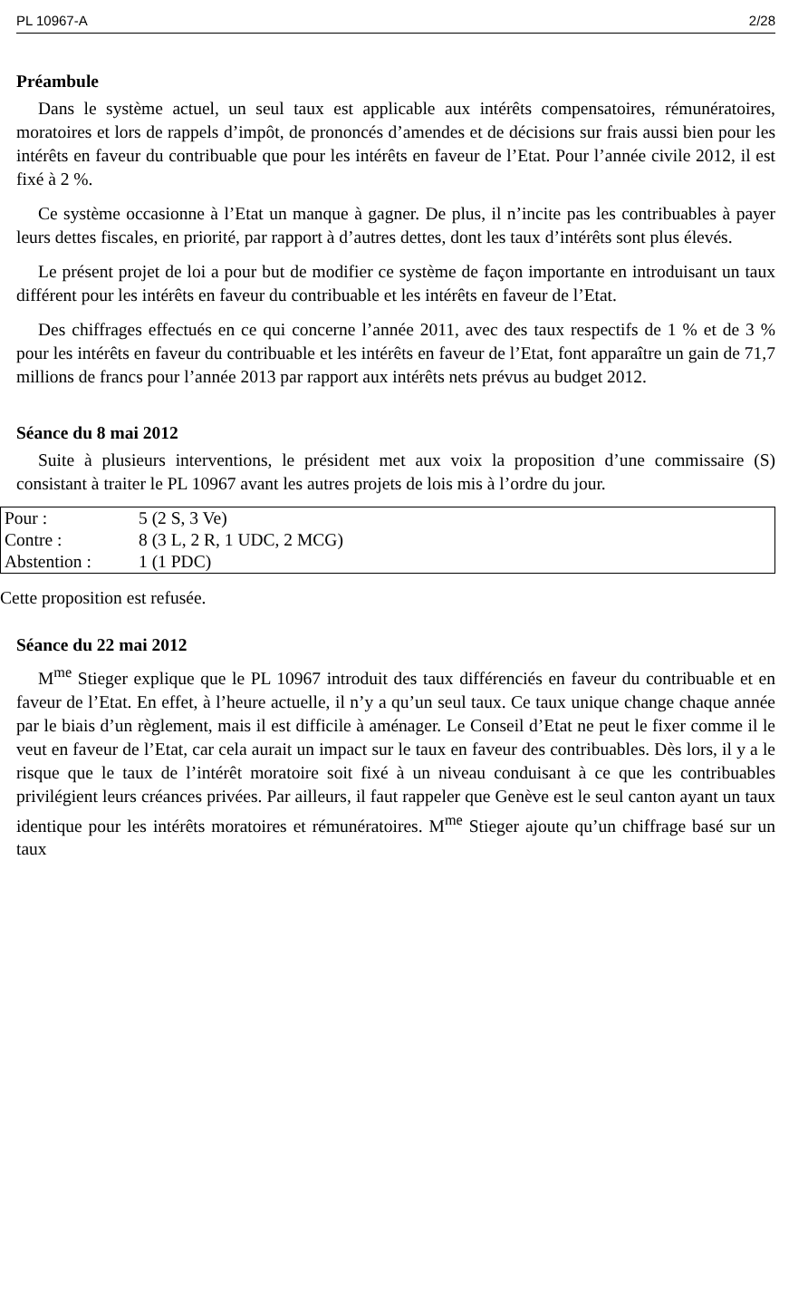PL 10967-A 2/28
Préambule
Dans le système actuel, un seul taux est applicable aux intérêts compensatoires, rémunératoires, moratoires et lors de rappels d’impôt, de prononcés d’amendes et de décisions sur frais aussi bien pour les intérêts en faveur du contribuable que pour les intérêts en faveur de l’Etat. Pour l’année civile 2012, il est fixé à 2 %.
Ce système occasionne à l’Etat un manque à gagner. De plus, il n’incite pas les contribuables à payer leurs dettes fiscales, en priorité, par rapport à d’autres dettes, dont les taux d’intérêts sont plus élevés.
Le présent projet de loi a pour but de modifier ce système de façon importante en introduisant un taux différent pour les intérêts en faveur du contribuable et les intérêts en faveur de l’Etat.
Des chiffrages effectués en ce qui concerne l’année 2011, avec des taux respectifs de 1 % et de 3 % pour les intérêts en faveur du contribuable et les intérêts en faveur de l’Etat, font apparaître un gain de 71,7 millions de francs pour l’année 2013 par rapport aux intérêts nets prévus au budget 2012.
Séance du 8 mai 2012
Suite à plusieurs interventions, le président met aux voix la proposition d’une commissaire (S) consistant à traiter le PL 10967 avant les autres projets de lois mis à l’ordre du jour.
| Pour : | 5 (2 S, 3 Ve) |
| Contre : | 8 (3 L, 2 R, 1 UDC, 2 MCG) |
| Abstention : | 1 (1 PDC) |
Cette proposition est refusée.
Séance du 22 mai 2012
M<sup>me</sup> Stieger explique que le PL 10967 introduit des taux différenciés en faveur du contribuable et en faveur de l’Etat. En effet, à l’heure actuelle, il n’y a qu’un seul taux. Ce taux unique change chaque année par le biais d’un règlement, mais il est difficile à aménager. Le Conseil d’Etat ne peut le fixer comme il le veut en faveur de l’Etat, car cela aurait un impact sur le taux en faveur des contribuables. Dès lors, il y a le risque que le taux de l’intérêt moratoire soit fixé à un niveau conduisant à ce que les contribuables privilégient leurs créances privées. Par ailleurs, il faut rappeler que Genève est le seul canton ayant un taux identique pour les intérêts moratoires et rémunératoires. M<sup>me</sup> Stieger ajoute qu’un chiffrage basé sur un taux